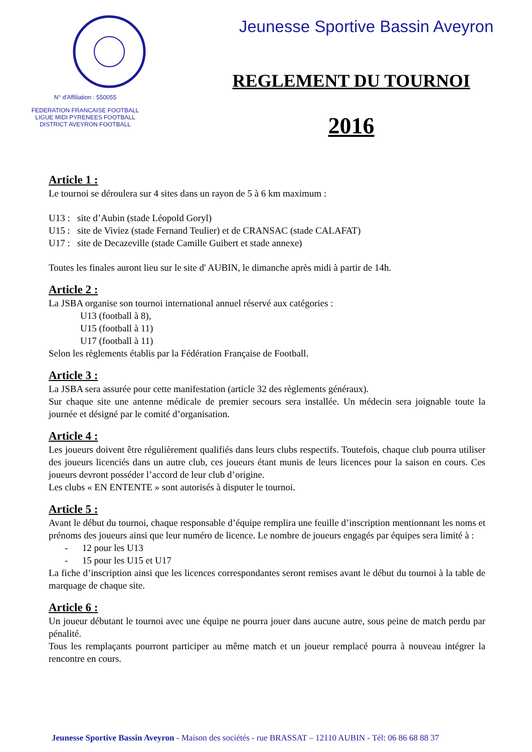N° d'Affiliation : 550055
FEDERATION FRANCAISE FOOTBALL
LIGUE MIDI PYRENEES FOOTBALL
DISTRICT AVEYRON FOOTBALL
Jeunesse Sportive Bassin Aveyron
REGLEMENT DU TOURNOI
2016
Article 1 :
Le tournoi se déroulera sur 4 sites dans un rayon de 5 à 6 km maximum :
U13 : site d’Aubin (stade Léopold Goryl)
U15 : site de Viviez (stade Fernand Teulier) et de CRANSAC (stade CALAFAT)
U17 : site de Decazeville (stade Camille Guibert et stade annexe)
Toutes les finales auront lieu sur le site d' AUBIN, le dimanche après midi à partir de 14h.
Article 2 :
La JSBA organise son tournoi international annuel réservé aux catégories :
U13 (football à 8),
U15 (football à 11)
U17 (football à 11)
Selon les règlements établis par la Fédération Française de Football.
Article 3 :
La JSBA sera assurée pour cette manifestation (article 32 des règlements généraux).
Sur chaque site une antenne médicale de premier secours sera installée. Un médecin sera joignable toute la journée et désigné par le comité d’organisation.
Article 4 :
Les joueurs doivent être régulièrement qualifiés dans leurs clubs respectifs. Toutefois, chaque club pourra utiliser des joueurs licenciés dans un autre club, ces joueurs étant munis de leurs licences pour la saison en cours. Ces joueurs devront posséder l’accord de leur club d’origine.
Les clubs « EN ENTENTE » sont autorisés à disputer le tournoi.
Article 5 :
Avant le début du tournoi, chaque responsable d’équipe remplira une feuille d’inscription mentionnant les noms et prénoms des joueurs ainsi que leur numéro de licence. Le nombre de joueurs engagés par équipes sera limité à :
- 12 pour les U13
- 15 pour les U15 et U17
La fiche d’inscription ainsi que les licences correspondantes seront remises avant le début du tournoi à la table de marquage de chaque site.
Article 6 :
Un joueur débutant le tournoi avec une équipe ne pourra jouer dans aucune autre, sous peine de match perdu par pénalité.
Tous les remplaçants pourront participer au même match et un joueur remplacé pourra à nouveau intégrer la rencontre en cours.
Jeunesse Sportive Bassin Aveyron - Maison des sociétés - rue BRASSAT – 12110 AUBIN - Tél: 06 86 68 88 37